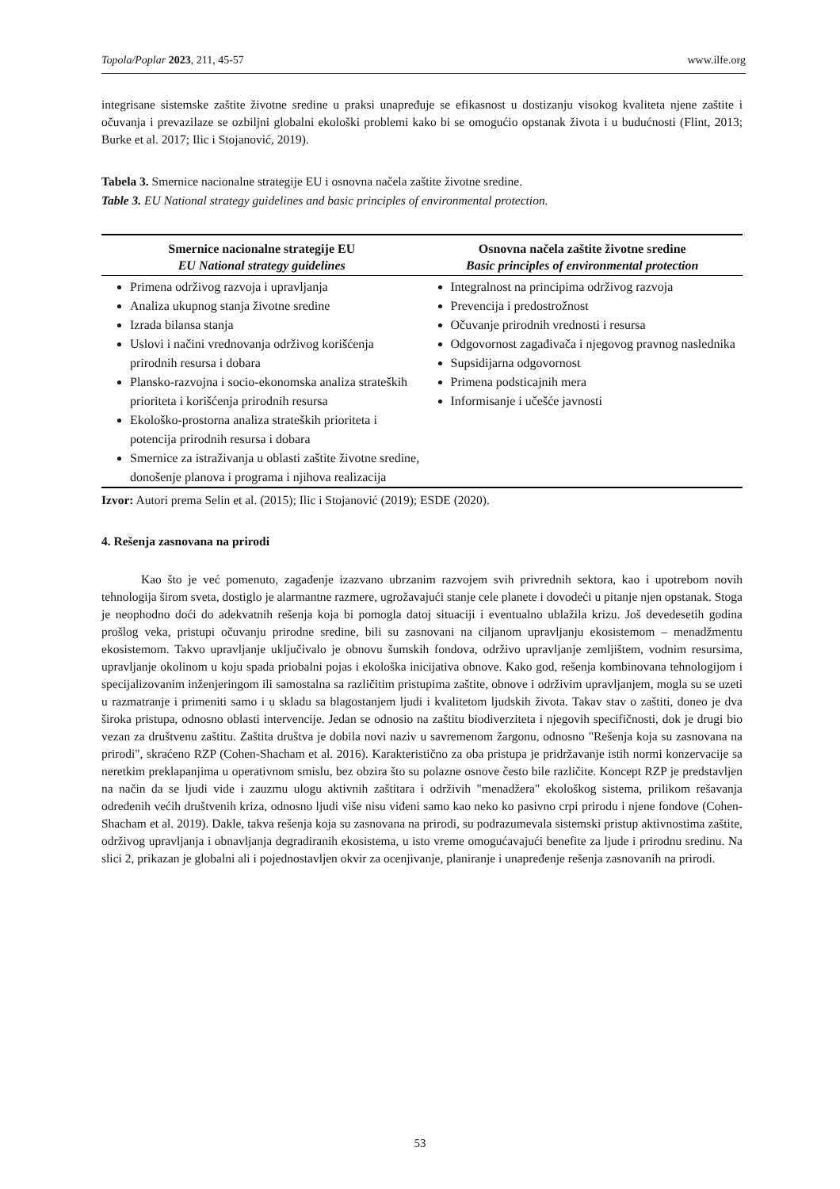Topola/Poplar 2023, 211, 45-57 www.ilfe.org
integrisane sistemske zaštite životne sredine u praksi unapređuje se efikasnost u dostizanju visokog kvaliteta njene zaštite i očuvanja i prevazilaze se ozbiljni globalni ekološki problemi kako bi se omogućio opstanak života i u budućnosti (Flint, 2013; Burke et al. 2017; Ilic i Stojanović, 2019).
Tabela 3. Smernice nacionalne strategije EU i osnovna načela zaštite životne sredine.
Table 3. EU National strategy guidelines and basic principles of environmental protection.
| Smernice nacionalne strategije EU EU National strategy guidelines | Osnovna načela zaštite životne sredine Basic principles of environmental protection |
| --- | --- |
| Primena održivog razvoja i upravljanja Analiza ukupnog stanja životne sredine Izrada bilansa stanja Uslovi i načini vrednovanja održivog korišćenja prirodnih resursa i dobara Plansko-razvojna i socio-ekonomska analiza strateških prioriteta i korišćenja prirodnih resursa Ekološko-prostorna analiza strateških prioriteta i potencija prirodnih resursa i dobara Smernice za istraživanja u oblasti zaštite životne sredine, donošenje planova i programa i njihova realizacija | Integralnost na principima održivog razvoja Prevencija i predostrožnost Očuvanje prirodnih vrednosti i resursa Odgovornost zagađivača i njegovog pravnog naslednika Supsidijarna odgovornost Primena podsticajnih mera Informisanje i učešće javnosti |
Izvor: Autori prema Selin et al. (2015); Ilic i Stojanović (2019); ESDE (2020).
4. Rešenja zasnovana na prirodi
Kao što je već pomenuto, zagađenje izazvano ubrzanim razvojem svih privrednih sektora, kao i upotrebom novih tehnologija širom sveta, dostiglo je alarmantne razmere, ugrožavajući stanje cele planete i dovodeći u pitanje njen opstanak. Stoga je neophodno doći do adekvatnih rešenja koja bi pomogla datoj situaciji i eventualno ublažila krizu. Još devedesetih godina prošlog veka, pristupi očuvanju prirodne sredine, bili su zasnovani na ciljanom upravljanju ekosistemom – menadžmentu ekosistemom. Takvo upravljanje uključivalo je obnovu šumskih fondova, održivo upravljanje zemljištem, vodnim resursima, upravljanje okolinom u koju spada priobalni pojas i ekološka inicijativa obnove. Kako god, rešenja kombinovana tehnologijom i specijalizovanim inženjeringom ili samostalna sa različitim pristupima zaštite, obnove i održivim upravljanjem, mogla su se uzeti u razmatranje i primeniti samo i u skladu sa blagostanjem ljudi i kvalitetom ljudskih života. Takav stav o zaštiti, doneo je dva široka pristupa, odnosno oblasti intervencije. Jedan se odnosio na zaštitu biodiverziteta i njegovih specifičnosti, dok je drugi bio vezan za društvenu zaštitu. Zaštita društva je dobila novi naziv u savremenom žargonu, odnosno "Rešenja koja su zasnovana na prirodi", skraćeno RZP (Cohen-Shacham et al. 2016). Karakteristično za oba pristupa je pridržavanje istih normi konzervacije sa neretkim preklapanjima u operativnom smislu, bez obzira što su polazne osnove često bile različite. Koncept RZP je predstavljen na način da se ljudi vide i zauzmu ulogu aktivnih zaštitara i održivih "menadžera" ekološkog sistema, prilikom rešavanja određenih većih društvenih kriza, odnosno ljudi više nisu viđeni samo kao neko ko pasivno crpi prirodu i njene fondove (Cohen-Shacham et al. 2019). Dakle, takva rešenja koja su zasnovana na prirodi, su podrazumevala sistemski pristup aktivnostima zaštite, održivog upravljanja i obnavljanja degradiranih ekosistema, u isto vreme omogućavajući benefite za ljude i prirodnu sredinu. Na slici 2, prikazan je globalni ali i pojednostavljen okvir za ocenjivanje, planiranje i unapređenje rešenja zasnovanih na prirodi.
53